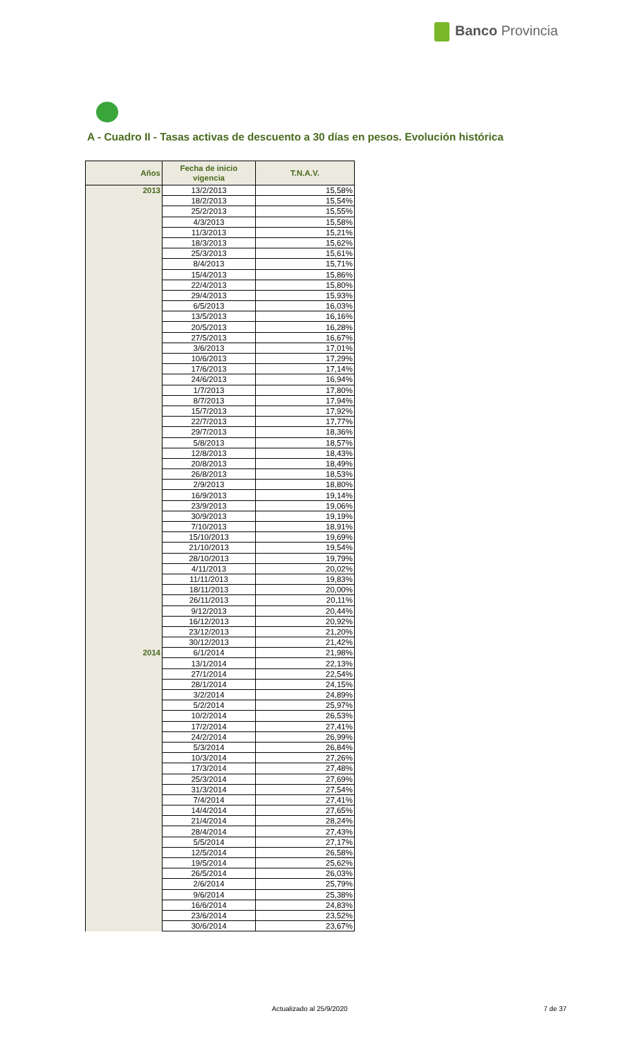Banco Provincia
A - Cuadro II - Tasas activas de descuento a 30 días en pesos. Evolución histórica
| Años | Fecha de inicio vigencia | T.N.A.V. |
| --- | --- | --- |
| 2013 | 13/2/2013 | 15,58% |
| | 18/2/2013 | 15,54% |
| | 25/2/2013 | 15,55% |
| | 4/3/2013 | 15,58% |
| | 11/3/2013 | 15,21% |
| | 18/3/2013 | 15,62% |
| | 25/3/2013 | 15,61% |
| | 8/4/2013 | 15,71% |
| | 15/4/2013 | 15,86% |
| | 22/4/2013 | 15,80% |
| | 29/4/2013 | 15,93% |
| | 6/5/2013 | 16,03% |
| | 13/5/2013 | 16,16% |
| | 20/5/2013 | 16,28% |
| | 27/5/2013 | 16,67% |
| | 3/6/2013 | 17,01% |
| | 10/6/2013 | 17,29% |
| | 17/6/2013 | 17,14% |
| | 24/6/2013 | 16,94% |
| | 1/7/2013 | 17,80% |
| | 8/7/2013 | 17,94% |
| | 15/7/2013 | 17,92% |
| | 22/7/2013 | 17,77% |
| | 29/7/2013 | 18,36% |
| | 5/8/2013 | 18,57% |
| | 12/8/2013 | 18,43% |
| | 20/8/2013 | 18,49% |
| | 26/8/2013 | 18,53% |
| | 2/9/2013 | 18,80% |
| | 16/9/2013 | 19,14% |
| | 23/9/2013 | 19,06% |
| | 30/9/2013 | 19,19% |
| | 7/10/2013 | 18,91% |
| | 15/10/2013 | 19,69% |
| | 21/10/2013 | 19,54% |
| | 28/10/2013 | 19,79% |
| | 4/11/2013 | 20,02% |
| | 11/11/2013 | 19,83% |
| | 18/11/2013 | 20,00% |
| | 26/11/2013 | 20,11% |
| | 9/12/2013 | 20,44% |
| | 16/12/2013 | 20,92% |
| | 23/12/2013 | 21,20% |
| | 30/12/2013 | 21,42% |
| 2014 | 6/1/2014 | 21,98% |
| | 13/1/2014 | 22,13% |
| | 27/1/2014 | 22,54% |
| | 28/1/2014 | 24,15% |
| | 3/2/2014 | 24,89% |
| | 5/2/2014 | 25,97% |
| | 10/2/2014 | 26,53% |
| | 17/2/2014 | 27,41% |
| | 24/2/2014 | 26,99% |
| | 5/3/2014 | 26,84% |
| | 10/3/2014 | 27,26% |
| | 17/3/2014 | 27,48% |
| | 25/3/2014 | 27,69% |
| | 31/3/2014 | 27,54% |
| | 7/4/2014 | 27,41% |
| | 14/4/2014 | 27,65% |
| | 21/4/2014 | 28,24% |
| | 28/4/2014 | 27,43% |
| | 5/5/2014 | 27,17% |
| | 12/5/2014 | 26,58% |
| | 19/5/2014 | 25,62% |
| | 26/5/2014 | 26,03% |
| | 2/6/2014 | 25,79% |
| | 9/6/2014 | 25,38% |
| | 16/6/2014 | 24,83% |
| | 23/6/2014 | 23,52% |
| | 30/6/2014 | 23,67% |
Actualizado al 25/9/2020 7 de 37